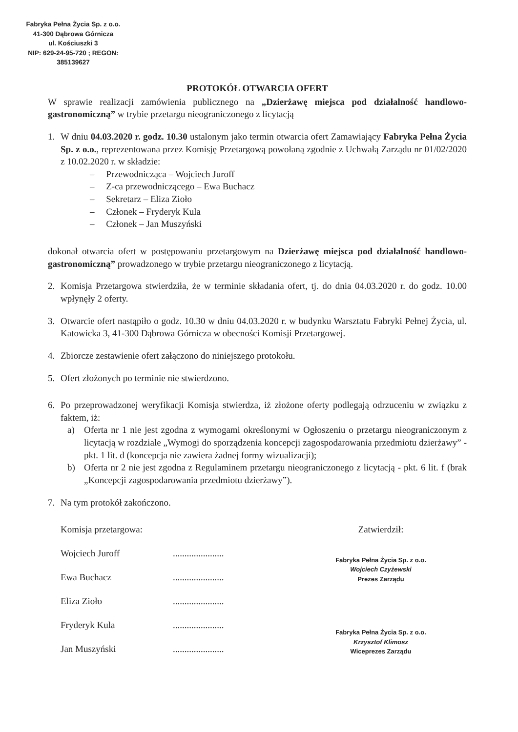Fabryka Pełna Życia Sp. z o.o.
41-300 Dąbrowa Górnicza
ul. Kościuszki 3
NIP: 629-24-95-720 ; REGON: 385139627
PROTOKÓŁ OTWARCIA OFERT
W sprawie realizacji zamówienia publicznego na „Dzierżawę miejsca pod działalność handlowo-gastronomiczną” w trybie przetargu nieograniczonego z licytacją
1. W dniu 04.03.2020 r. godz. 10.30 ustalonym jako termin otwarcia ofert Zamawiający Fabryka Pełna Życia Sp. z o.o., reprezentowana przez Komisję Przetargową powołaną zgodnie z Uchwałą Zarządu nr 01/02/2020 z 10.02.2020 r. w składzie:
– Przewodnicząca – Wojciech Juroff
– Z-ca przewodniczącego – Ewa Buchacz
– Sekretarz – Eliza Zioło
– Członek – Fryderyk Kula
– Członek – Jan Muszyński
dokonał otwarcia ofert w postępowaniu przetargowym na Dzierżawę miejsca pod działalność handlowo-gastronomiczną” prowadzonego w trybie przetargu nieograniczonego z licytacją.
2. Komisja Przetargowa stwierdziła, że w terminie składania ofert, tj. do dnia 04.03.2020 r. do godz. 10.00 wpłynęły 2 oferty.
3. Otwarcie ofert nastąpiło o godz. 10.30 w dniu 04.03.2020 r. w budynku Warsztatu Fabryki Pełnej Życia, ul. Katowicka 3, 41-300 Dąbrowa Górnicza w obecności Komisji Przetargowej.
4. Zbiorcze zestawienie ofert załączono do niniejszego protokołu.
5. Ofert złożonych po terminie nie stwierdzono.
6. Po przeprowadzonej weryfikacji Komisja stwierdza, iż złożone oferty podlegają odrzuceniu w związku z faktem, iż:
a) Oferta nr 1 nie jest zgodna z wymogami określonymi w Ogłoszeniu o przetargu nieograniczonym z licytacją w rozdziale „Wymogi do sporządzenia koncepcji zagospodarowania przedmiotu dzierżawy” - pkt. 1 lit. d (koncepcja nie zawiera żadnej formy wizualizacji);
b) Oferta nr 2 nie jest zgodna z Regulaminem przetargu nieograniczonego z licytacją - pkt. 6 lit. f (brak „Koncepcji zagospodarowania przedmiotu dzierżawy”).
7. Na tym protokół zakończono.
Komisja przetargowa:
Wojciech Juroff
Ewa Buchacz
Eliza Zioło
Fryderyk Kula
Jan Muszyński
......................
......................
......................
......................
......................
Zatwierdził:
Fabryka Pełna Życia Sp. z o.o.
Wojciech Czyżewski
Prezes Zarządu
Fabryka Pełna Życia Sp. z o.o.
Krzysztof Klimosz
Wiceprezes Zarządu